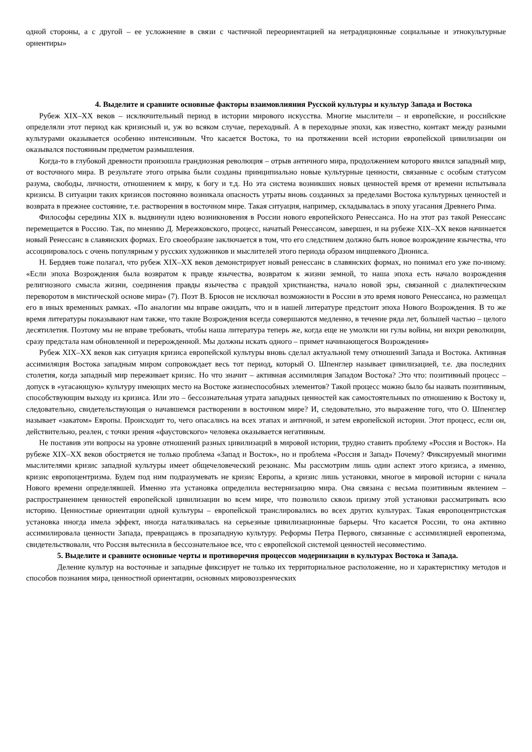одной стороны, а с другой – ее усложнение в связи с частичной переориентацией на нетрадиционные социальные и этнокультурные ориентиры»
4. Выделите и сравните основные факторы взаимовлияния Русской культуры и культур Запада и Востока
Рубеж XIX–XX веков – исключительный период в истории мирового искусства. Многие мыслители – и европейские, и российские определяли этот период как кризисный и, уж во всяком случае, переходный. А в переходные эпохи, как известно, контакт между разными культурами оказывается особенно интенсивным. Что касается Востока, то на протяжении всей истории европейской цивилизации он оказывался постоянным предметом размышления.
Когда-то в глубокой древности произошла грандиозная революция – отрыв античного мира, продолжением которого явился западный мир, от восточного мира. В результате этого отрыва были созданы принципиально новые культурные ценности, связанные с особым статусом разума, свободы, личности, отношением к миру, к богу и т.д. Но эта система возникших новых ценностей время от времени испытывала кризисы. В ситуации таких кризисов постоянно возникала опасность утраты вновь созданных за пределами Востока культурных ценностей и возврата в прежнее состояние, т.е. растворения в восточном мире. Такая ситуация, например, складывалась в эпоху угасания Древнего Рима.
Философы середины XIX в. выдвинули идею возникновения в России нового европейского Ренессанса. Но на этот раз такой Ренессанс перемещается в Россию. Так, по мнению Д. Мережковского, процесс, начатый Ренессансом, завершен, и на рубеже XIX–XX веков начинается новый Ренессанс в славянских формах. Его своеобразие заключается в том, что его следствием должно быть новое возрождение язычества, что ассоциировалось с очень популярным у русских художников и мыслителей этого периода образом ницшевкого Диониса.
Н. Бердяев тоже полагал, что рубеж XIX–XX веков демонстрирует новый ренессанс в славянских формах, но понимал его уже по-иному. «Если эпоха Возрождения была возвратом к правде язычества, возвратом к жизни земной, то наша эпоха есть начало возрождения религиозного смысла жизни, соединения правды язычества с правдой христианства, начало новой эры, связанной с диалектическим переворотом в мистической основе мира» (7). Поэт В. Брюсов не исключал возможности в России в это время нового Ренессанса, но размещал его в иных временных рамках. «По аналогии мы вправе ожидать, что и в нашей литературе предстоит эпоха Нового Возрождения. В то же время литературы показывают нам также, что такие Возрождения всегда совершаются медленно, в течение ряда лет, большей частью – целого десятилетия. Поэтому мы не вправе требовать, чтобы наша литература теперь же, когда еще не умолкли ни гулы войны, ни вихри революции, сразу предстала нам обновленной и перерожденной. Мы должны искать одного – примет начинающегося Возрождения»
Рубеж XIX–XX веков как ситуация кризиса европейской культуры вновь сделал актуальной тему отношений Запада и Востока. Активная ассимиляция Востока западным миром сопровождает весь тот период, который О. Шпенглер называет цивилизацией, т.е. два последних столетия, когда западный мир переживает кризис. Но что значит – активная ассимиляция Западом Востока? Это что: позитивный процесс – допуск в «угасающую» культуру имеющих место на Востоке жизнеспособных элементов? Такой процесс можно было бы назвать позитивным, способствующим выходу из кризиса. Или это – бессознательная утрата западных ценностей как самостоятельных по отношению к Востоку и, следовательно, свидетельствующая о начавшемся растворении в восточном мире? И, следовательно, это выражение того, что О. Шпенглер называет «закатом» Европы. Происходит то, чего опасались на всех этапах и античной, и затем европейской истории. Этот процесс, если он, действительно, реален, с точки зрения «фаустовского» человека оказывается негативным.
Не поставив эти вопросы на уровне отношений разных цивилизаций в мировой истории, трудно ставить проблему «Россия и Восток». На рубеже XIX–XX веков обостряется не только проблема «Запад и Восток», но и проблема «Россия и Запад» Почему? Фиксируемый многими мыслителями кризис западной культуры имеет общечеловеческий резонанс. Мы рассмотрим лишь один аспект этого кризиса, а именно, кризис европоцентризма. Будем под ним подразумевать не кризис Европы, а кризис лишь установки, многое в мировой истории с начала Нового времени определявшей. Именно эта установка определила вестернизацию мира. Она связана с весьма позитивным явлением – распространением ценностей европейской цивилизации во всем мире, что позволило сквозь призму этой установки рассматривать всю историю. Ценностные ориентации одной культуры – европейской транслировались во всех других культурах. Такая европоцентристская установка иногда имела эффект, иногда наталкивалась на серьезные цивилизационные барьеры. Что касается России, то она активно ассимилировала ценности Запада, превращаясь в прозападную культуру. Реформы Петра Первого, связанные с ассимиляцией европеизма, свидетельствовали, что Россия вытеснила в бессознательное все, что с европейской системой ценностей несовместимо.
5. Выделите и сравните основные черты и противоречия процессов модернизации в культурах Востока и Запада.
Деление культур на восточные и западные фиксирует не только их территориальное расположение, но и характеристику методов и способов познания мира, ценностной ориентации, основных мировоззренческих